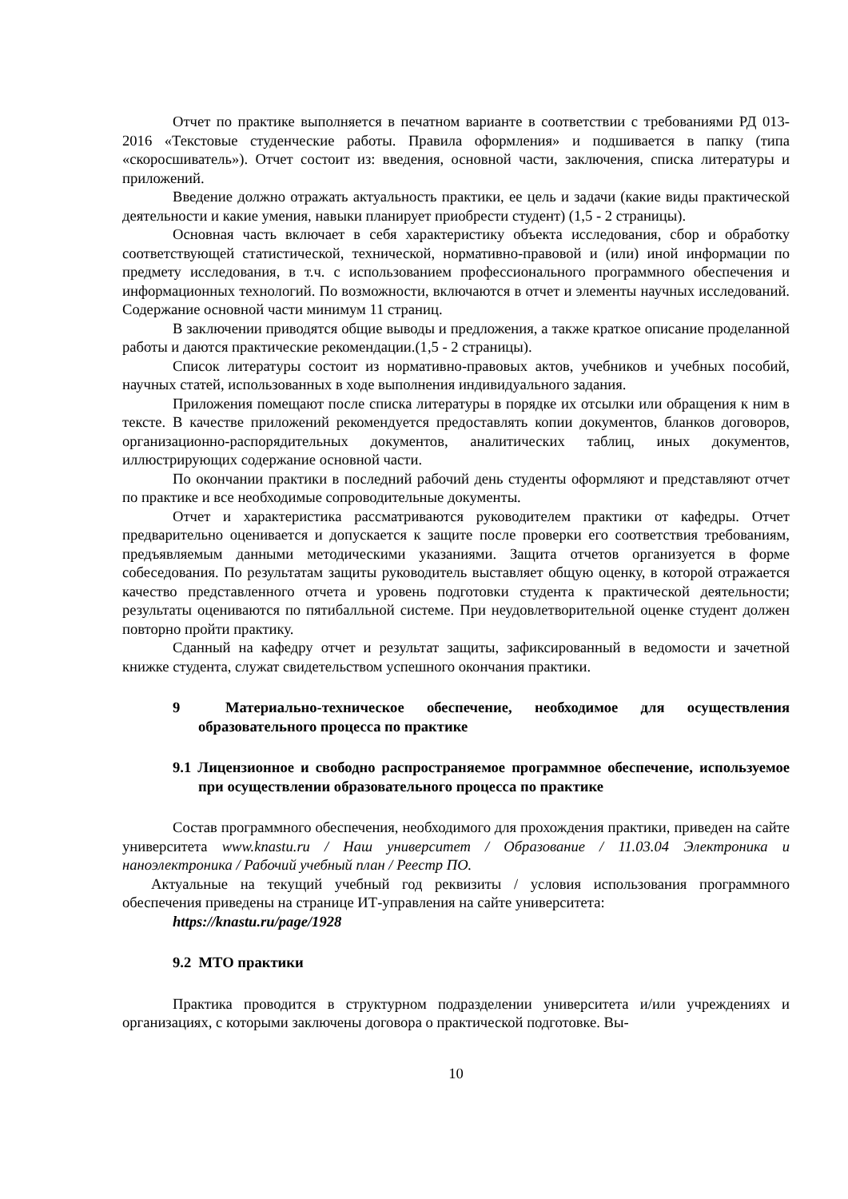Отчет по практике выполняется в печатном варианте в соответствии с требованиями РД 013-2016 «Текстовые студенческие работы. Правила оформления» и подшивается в папку (типа «скоросшиватель»). Отчет состоит из: введения, основной части, заключения, списка литературы и приложений.
Введение должно отражать актуальность практики, ее цель и задачи (какие виды практической деятельности и какие умения, навыки планирует приобрести студент) (1,5 - 2 страницы).
Основная часть включает в себя характеристику объекта исследования, сбор и обработку соответствующей статистической, технической, нормативно-правовой и (или) иной информации по предмету исследования, в т.ч. с использованием профессионального программного обеспечения и информационных технологий. По возможности, включаются в отчет и элементы научных исследований. Содержание основной части минимум 11 страниц.
В заключении приводятся общие выводы и предложения, а также краткое описание проделанной работы и даются практические рекомендации.(1,5 - 2 страницы).
Список литературы состоит из нормативно-правовых актов, учебников и учебных пособий, научных статей, использованных в ходе выполнения индивидуального задания.
Приложения помещают после списка литературы в порядке их отсылки или обращения к ним в тексте. В качестве приложений рекомендуется предоставлять копии документов, бланков договоров, организационно-распорядительных документов, аналитических таблиц, иных документов, иллюстрирующих содержание основной части.
По окончании практики в последний рабочий день студенты оформляют и представляют отчет по практике и все необходимые сопроводительные документы.
Отчет и характеристика рассматриваются руководителем практики от кафедры. Отчет предварительно оценивается и допускается к защите после проверки его соответствия требованиям, предъявляемым данными методическими указаниями. Защита отчетов организуется в форме собеседования. По результатам защиты руководитель выставляет общую оценку, в которой отражается качество представленного отчета и уровень подготовки студента к практической деятельности; результаты оцениваются по пятибалльной системе. При неудовлетворительной оценке студент должен повторно пройти практику.
Сданный на кафедру отчет и результат защиты, зафиксированный в ведомости и зачетной книжке студента, служат свидетельством успешного окончания практики.
9 Материально-техническое обеспечение, необходимое для осуществления образовательного процесса по практике
9.1 Лицензионное и свободно распространяемое программное обеспечение, используемое при осуществлении образовательного процесса по практике
Состав программного обеспечения, необходимого для прохождения практики, приведен на сайте университета www.knastu.ru / Наш университет / Образование / 11.03.04 Электроника и наноэлектроника / Рабочий учебный план / Реестр ПО.
Актуальные на текущий учебный год реквизиты / условия использования программного обеспечения приведены на странице ИТ-управления на сайте университета:
https://knastu.ru/page/1928
9.2 МТО практики
Практика проводится в структурном подразделении университета и/или учреждениях и организациях, с которыми заключены договора о практической подготовке. Вы-
10